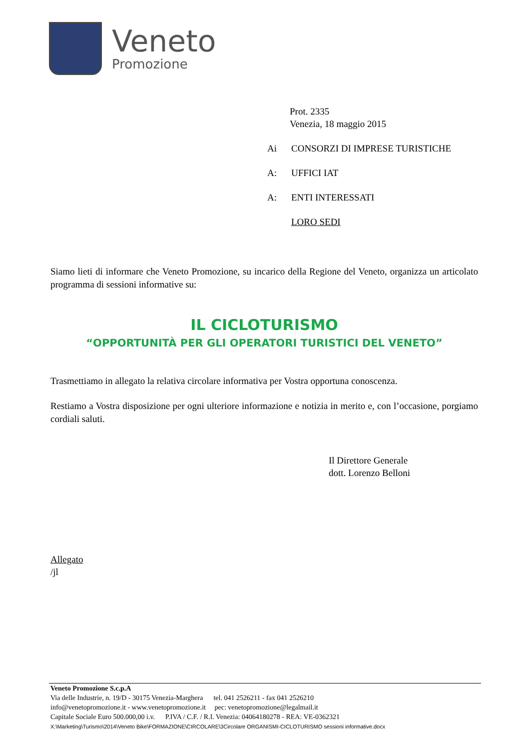Veneto
Promozione
Prot. 2335
Venezia, 18 maggio 2015
Ai CONSORZI DI IMPRESE TURISTICHE
A: UFFICI IAT
A: ENTI INTERESSATI
LORO SEDI
Siamo lieti di informare che Veneto Promozione, su incarico della Regione del Veneto, organizza un articolato programma di sessioni informative su:
IL CICLOTURISMO
“OPPORTUNITÀ PER GLI OPERATORI TURISTICI DEL VENETO”
Trasmettiamo in allegato la relativa circolare informativa per Vostra opportuna conoscenza.
Restiamo a Vostra disposizione per ogni ulteriore informazione e notizia in merito e, con l’occasione, porgiamo cordiali saluti.
Il Direttore Generale
dott. Lorenzo Belloni
Allegato
/jl
Veneto Promozione S.c.p.A
Via delle Industrie, n. 19/D - 30175 Venezia-Marghera tel. 041 2526211 - fax 041 2526210
info@venetopromozione.it - www.venetopromozione.it pec: venetopromozione@legalmail.it
Capitale Sociale Euro 500.000,00 i.v. P.IVA / C.F. / R.I. Venezia: 04064180278 - REA: VE-0362321
X:\Marketing\Turismo\2014\Veneto Bike\FORMAZIONE\CIRCOLARE\3Circolare ORGANISMI-CICLOTURISMO sessioni informative.docx